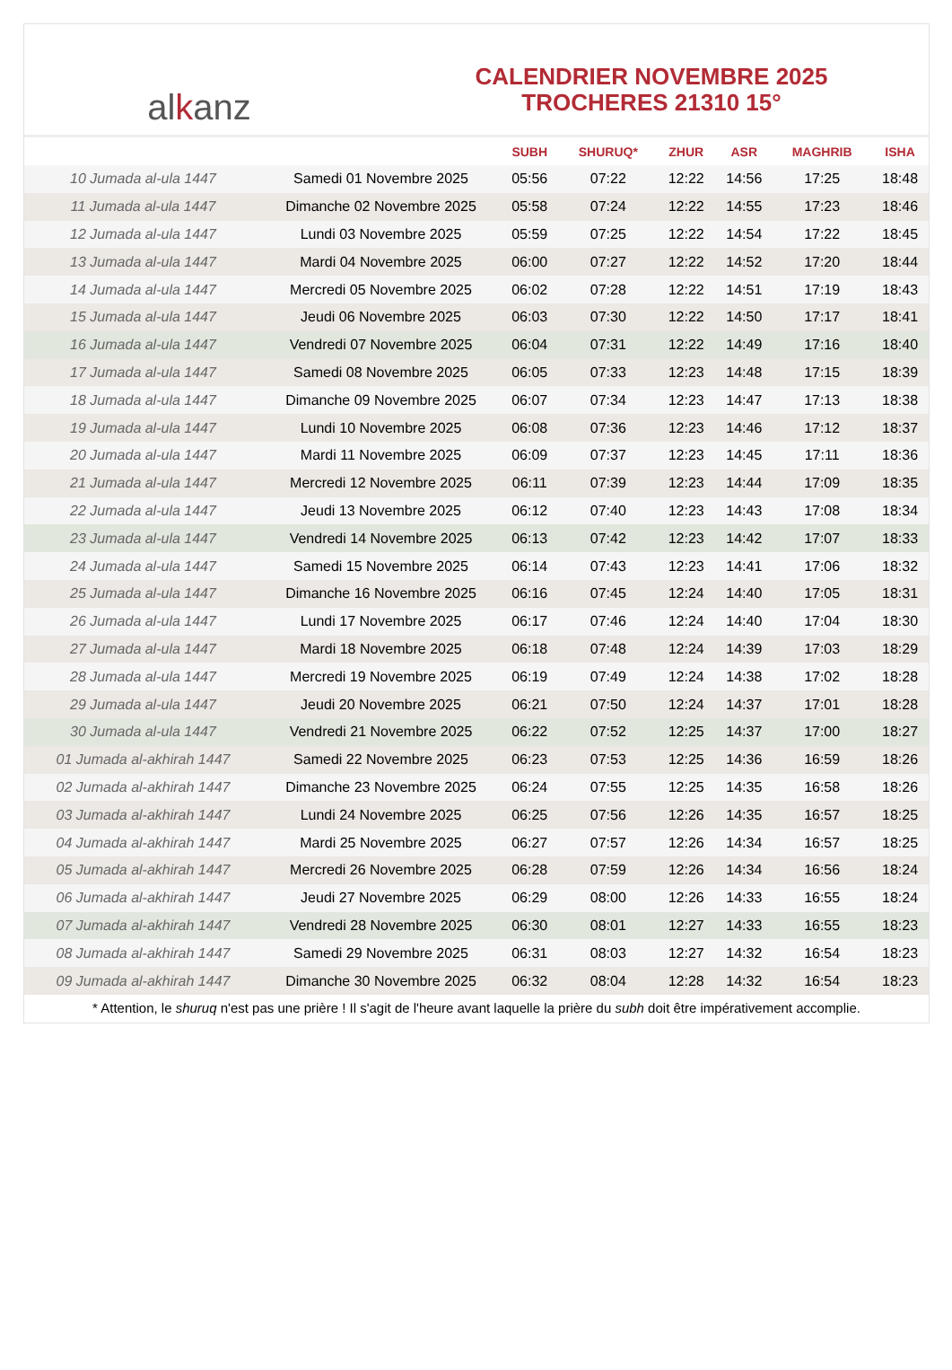al k anz
CALENDRIER NOVEMBRE 2025
TROCHERES 21310 15°
| | | SUBH | SHURUQ* | ZHUR | ASR | MAGHRIB | ISHA |
| --- | --- | --- | --- | --- | --- | --- | --- |
| 10 Jumada al-ula 1447 | Samedi 01 Novembre 2025 | 05:56 | 07:22 | 12:22 | 14:56 | 17:25 | 18:48 |
| 11 Jumada al-ula 1447 | Dimanche 02 Novembre 2025 | 05:58 | 07:24 | 12:22 | 14:55 | 17:23 | 18:46 |
| 12 Jumada al-ula 1447 | Lundi 03 Novembre 2025 | 05:59 | 07:25 | 12:22 | 14:54 | 17:22 | 18:45 |
| 13 Jumada al-ula 1447 | Mardi 04 Novembre 2025 | 06:00 | 07:27 | 12:22 | 14:52 | 17:20 | 18:44 |
| 14 Jumada al-ula 1447 | Mercredi 05 Novembre 2025 | 06:02 | 07:28 | 12:22 | 14:51 | 17:19 | 18:43 |
| 15 Jumada al-ula 1447 | Jeudi 06 Novembre 2025 | 06:03 | 07:30 | 12:22 | 14:50 | 17:17 | 18:41 |
| 16 Jumada al-ula 1447 | Vendredi 07 Novembre 2025 | 06:04 | 07:31 | 12:22 | 14:49 | 17:16 | 18:40 |
| 17 Jumada al-ula 1447 | Samedi 08 Novembre 2025 | 06:05 | 07:33 | 12:23 | 14:48 | 17:15 | 18:39 |
| 18 Jumada al-ula 1447 | Dimanche 09 Novembre 2025 | 06:07 | 07:34 | 12:23 | 14:47 | 17:13 | 18:38 |
| 19 Jumada al-ula 1447 | Lundi 10 Novembre 2025 | 06:08 | 07:36 | 12:23 | 14:46 | 17:12 | 18:37 |
| 20 Jumada al-ula 1447 | Mardi 11 Novembre 2025 | 06:09 | 07:37 | 12:23 | 14:45 | 17:11 | 18:36 |
| 21 Jumada al-ula 1447 | Mercredi 12 Novembre 2025 | 06:11 | 07:39 | 12:23 | 14:44 | 17:09 | 18:35 |
| 22 Jumada al-ula 1447 | Jeudi 13 Novembre 2025 | 06:12 | 07:40 | 12:23 | 14:43 | 17:08 | 18:34 |
| 23 Jumada al-ula 1447 | Vendredi 14 Novembre 2025 | 06:13 | 07:42 | 12:23 | 14:42 | 17:07 | 18:33 |
| 24 Jumada al-ula 1447 | Samedi 15 Novembre 2025 | 06:14 | 07:43 | 12:23 | 14:41 | 17:06 | 18:32 |
| 25 Jumada al-ula 1447 | Dimanche 16 Novembre 2025 | 06:16 | 07:45 | 12:24 | 14:40 | 17:05 | 18:31 |
| 26 Jumada al-ula 1447 | Lundi 17 Novembre 2025 | 06:17 | 07:46 | 12:24 | 14:40 | 17:04 | 18:30 |
| 27 Jumada al-ula 1447 | Mardi 18 Novembre 2025 | 06:18 | 07:48 | 12:24 | 14:39 | 17:03 | 18:29 |
| 28 Jumada al-ula 1447 | Mercredi 19 Novembre 2025 | 06:19 | 07:49 | 12:24 | 14:38 | 17:02 | 18:28 |
| 29 Jumada al-ula 1447 | Jeudi 20 Novembre 2025 | 06:21 | 07:50 | 12:24 | 14:37 | 17:01 | 18:28 |
| 30 Jumada al-ula 1447 | Vendredi 21 Novembre 2025 | 06:22 | 07:52 | 12:25 | 14:37 | 17:00 | 18:27 |
| 01 Jumada al-akhirah 1447 | Samedi 22 Novembre 2025 | 06:23 | 07:53 | 12:25 | 14:36 | 16:59 | 18:26 |
| 02 Jumada al-akhirah 1447 | Dimanche 23 Novembre 2025 | 06:24 | 07:55 | 12:25 | 14:35 | 16:58 | 18:26 |
| 03 Jumada al-akhirah 1447 | Lundi 24 Novembre 2025 | 06:25 | 07:56 | 12:26 | 14:35 | 16:57 | 18:25 |
| 04 Jumada al-akhirah 1447 | Mardi 25 Novembre 2025 | 06:27 | 07:57 | 12:26 | 14:34 | 16:57 | 18:25 |
| 05 Jumada al-akhirah 1447 | Mercredi 26 Novembre 2025 | 06:28 | 07:59 | 12:26 | 14:34 | 16:56 | 18:24 |
| 06 Jumada al-akhirah 1447 | Jeudi 27 Novembre 2025 | 06:29 | 08:00 | 12:26 | 14:33 | 16:55 | 18:24 |
| 07 Jumada al-akhirah 1447 | Vendredi 28 Novembre 2025 | 06:30 | 08:01 | 12:27 | 14:33 | 16:55 | 18:23 |
| 08 Jumada al-akhirah 1447 | Samedi 29 Novembre 2025 | 06:31 | 08:03 | 12:27 | 14:32 | 16:54 | 18:23 |
| 09 Jumada al-akhirah 1447 | Dimanche 30 Novembre 2025 | 06:32 | 08:04 | 12:28 | 14:32 | 16:54 | 18:23 |
* Attention, le shuruq n'est pas une prière ! Il s'agit de l'heure avant laquelle la prière du subh doit être impérativement accomplie.